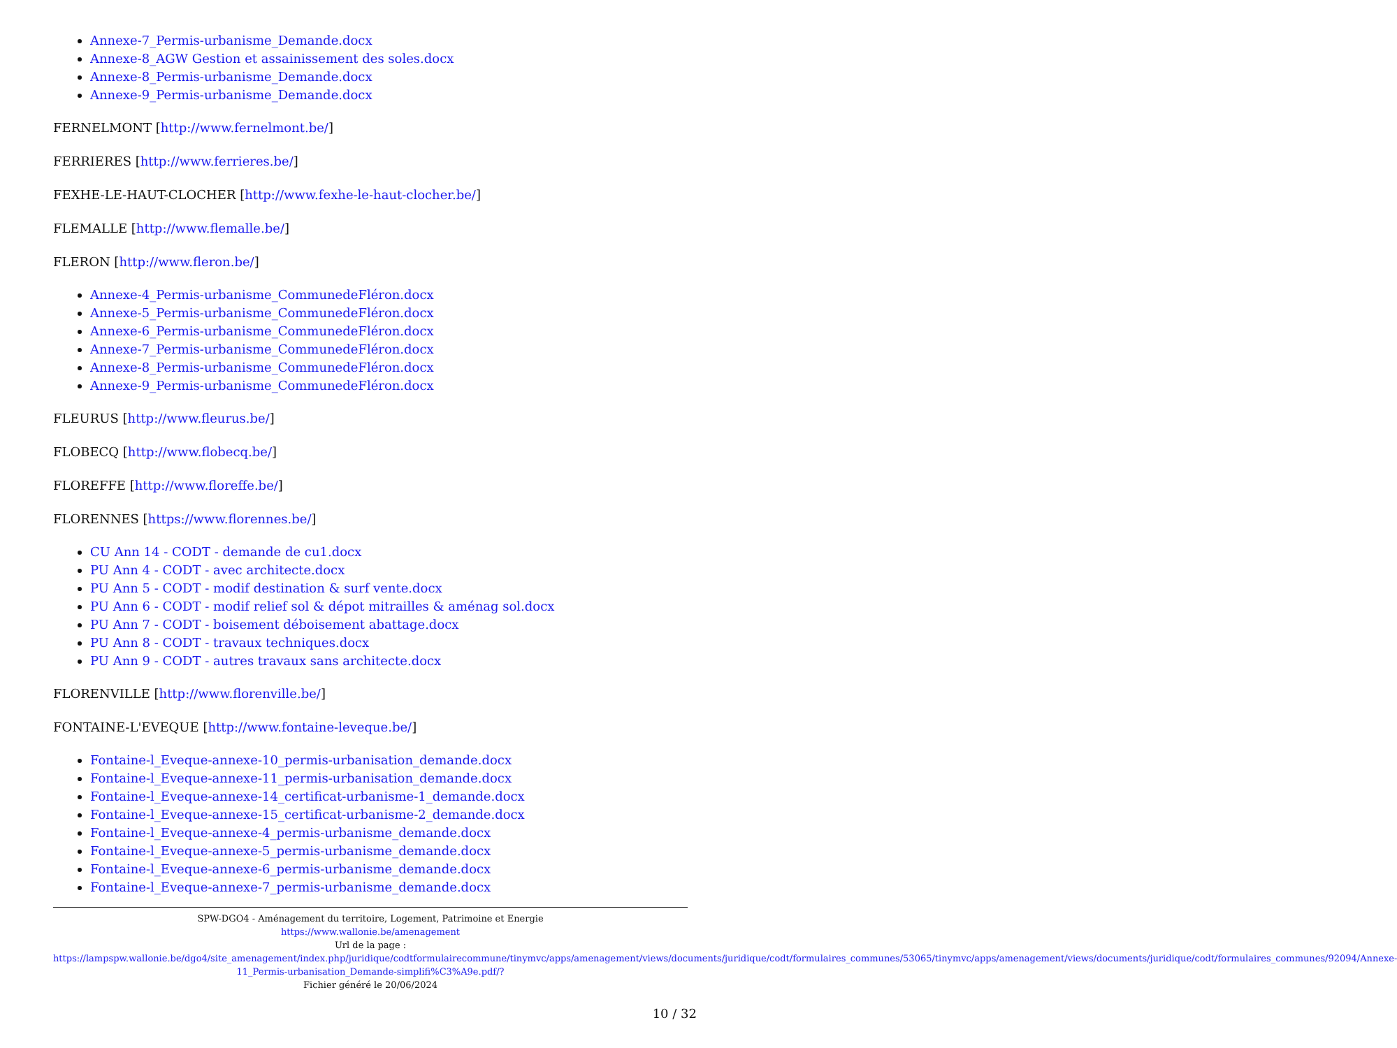Annexe-7_Permis-urbanisme_Demande.docx
Annexe-8_AGW Gestion et assainissement des soles.docx
Annexe-8_Permis-urbanisme_Demande.docx
Annexe-9_Permis-urbanisme_Demande.docx
FERNELMONT [http://www.fernelmont.be/]
FERRIERES [http://www.ferrieres.be/]
FEXHE-LE-HAUT-CLOCHER [http://www.fexhe-le-haut-clocher.be/]
FLEMALLE [http://www.flemalle.be/]
FLERON [http://www.fleron.be/]
Annexe-4_Permis-urbanisme_CommunedeFléron.docx
Annexe-5_Permis-urbanisme_CommunedeFléron.docx
Annexe-6_Permis-urbanisme_CommunedeFléron.docx
Annexe-7_Permis-urbanisme_CommunedeFléron.docx
Annexe-8_Permis-urbanisme_CommunedeFléron.docx
Annexe-9_Permis-urbanisme_CommunedeFléron.docx
FLEURUS [http://www.fleurus.be/]
FLOBECQ [http://www.flobecq.be/]
FLOREFFE [http://www.floreffe.be/]
FLORENNES [https://www.florennes.be/]
CU Ann 14 - CODT - demande de cu1.docx
PU Ann 4 - CODT - avec architecte.docx
PU Ann 5 - CODT - modif destination & surf vente.docx
PU Ann 6 - CODT - modif relief sol & dépot mitrailles & aménag sol.docx
PU Ann 7 - CODT - boisement déboisement abattage.docx
PU Ann 8 - CODT - travaux techniques.docx
PU Ann 9 - CODT - autres travaux sans architecte.docx
FLORENVILLE [http://www.florenville.be/]
FONTAINE-L'EVEQUE [http://www.fontaine-leveque.be/]
Fontaine-l_Eveque-annexe-10_permis-urbanisation_demande.docx
Fontaine-l_Eveque-annexe-11_permis-urbanisation_demande.docx
Fontaine-l_Eveque-annexe-14_certificat-urbanisme-1_demande.docx
Fontaine-l_Eveque-annexe-15_certificat-urbanisme-2_demande.docx
Fontaine-l_Eveque-annexe-4_permis-urbanisme_demande.docx
Fontaine-l_Eveque-annexe-5_permis-urbanisme_demande.docx
Fontaine-l_Eveque-annexe-6_permis-urbanisme_demande.docx
Fontaine-l_Eveque-annexe-7_permis-urbanisme_demande.docx
SPW-DGO4 - Aménagement du territoire, Logement, Patrimoine et Energie
https://www.wallonie.be/amenagement
Url de la page :
https://lampspw.wallonie.be/dgo4/site_amenagement/index.php/juridique/codtformulairecommune/tinymvc/apps/amenagement/views/documents/juridique/codt/formulaires_communes/53065/tinymvc/apps/amenagement/views/documents/juridique/codt/formulaires_communes/92094/Annexe-11_Permis-urbanisation_Demande-simplifi%C3%A9e.pdf/?
Fichier généré le 20/06/2024
10 / 32